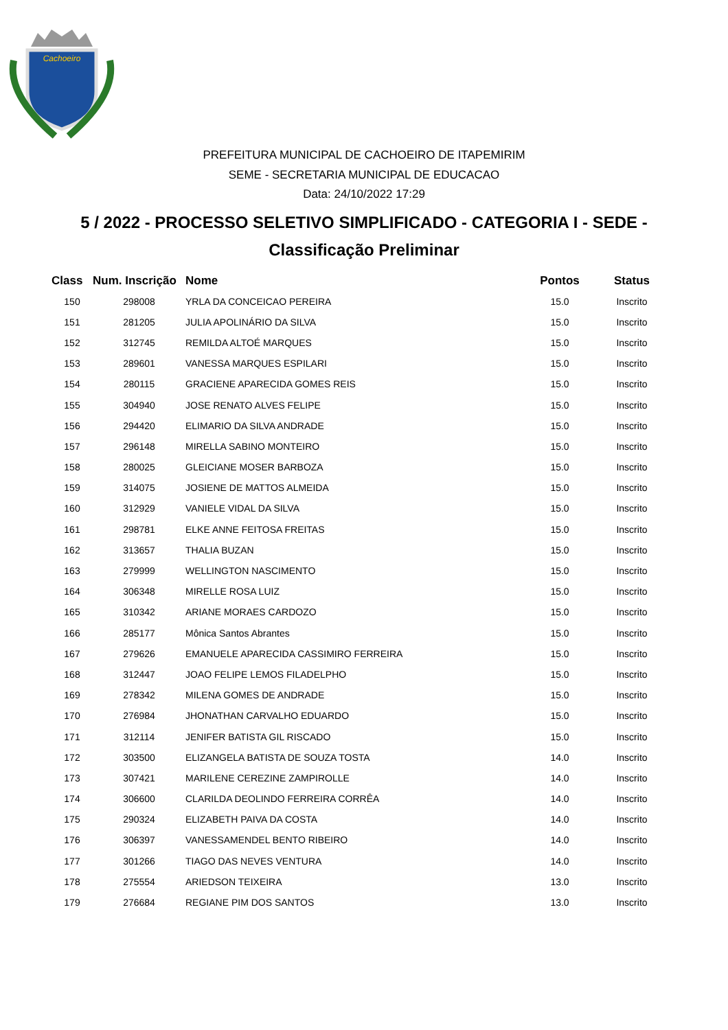Cachoeiro
PREFEITURA MUNICIPAL DE CACHOEIRO DE ITAPEMIRIM
SEME - SECRETARIA MUNICIPAL DE EDUCACAO
Data: 24/10/2022 17:29
5 / 2022 - PROCESSO SELETIVO SIMPLIFICADO - CATEGORIA I - SEDE -
Classificação Preliminar
| Class | Num. Inscrição | Nome | Pontos | Status |
| --- | --- | --- | --- | --- |
| 150 | 298008 | YRLA DA CONCEICAO PEREIRA | 15.0 | Inscrito |
| 151 | 281205 | JULIA APOLINÁRIO DA SILVA | 15.0 | Inscrito |
| 152 | 312745 | REMILDA ALTOÉ MARQUES | 15.0 | Inscrito |
| 153 | 289601 | VANESSA MARQUES ESPILARI | 15.0 | Inscrito |
| 154 | 280115 | GRACIENE APARECIDA GOMES REIS | 15.0 | Inscrito |
| 155 | 304940 | JOSE RENATO ALVES FELIPE | 15.0 | Inscrito |
| 156 | 294420 | ELIMARIO DA SILVA ANDRADE | 15.0 | Inscrito |
| 157 | 296148 | MIRELLA SABINO MONTEIRO | 15.0 | Inscrito |
| 158 | 280025 | GLEICIANE MOSER BARBOZA | 15.0 | Inscrito |
| 159 | 314075 | JOSIENE DE MATTOS ALMEIDA | 15.0 | Inscrito |
| 160 | 312929 | VANIELE VIDAL DA SILVA | 15.0 | Inscrito |
| 161 | 298781 | ELKE ANNE FEITOSA FREITAS | 15.0 | Inscrito |
| 162 | 313657 | THALIA BUZAN | 15.0 | Inscrito |
| 163 | 279999 | WELLINGTON NASCIMENTO | 15.0 | Inscrito |
| 164 | 306348 | MIRELLE ROSA LUIZ | 15.0 | Inscrito |
| 165 | 310342 | ARIANE MORAES CARDOZO | 15.0 | Inscrito |
| 166 | 285177 | Mônica Santos Abrantes | 15.0 | Inscrito |
| 167 | 279626 | EMANUELE APARECIDA CASSIMIRO FERREIRA | 15.0 | Inscrito |
| 168 | 312447 | JOAO FELIPE LEMOS FILADELPHO | 15.0 | Inscrito |
| 169 | 278342 | MILENA GOMES DE ANDRADE | 15.0 | Inscrito |
| 170 | 276984 | JHONATHAN CARVALHO EDUARDO | 15.0 | Inscrito |
| 171 | 312114 | JENIFER BATISTA GIL RISCADO | 15.0 | Inscrito |
| 172 | 303500 | ELIZANGELA BATISTA DE SOUZA TOSTA | 14.0 | Inscrito |
| 173 | 307421 | MARILENE CEREZINE ZAMPIROLLE | 14.0 | Inscrito |
| 174 | 306600 | CLARILDA DEOLINDO FERREIRA CORRÊA | 14.0 | Inscrito |
| 175 | 290324 | ELIZABETH PAIVA DA COSTA | 14.0 | Inscrito |
| 176 | 306397 | VANESSAMENDEL BENTO RIBEIRO | 14.0 | Inscrito |
| 177 | 301266 | TIAGO DAS NEVES VENTURA | 14.0 | Inscrito |
| 178 | 275554 | ARIEDSON TEIXEIRA | 13.0 | Inscrito |
| 179 | 276684 | REGIANE PIM DOS SANTOS | 13.0 | Inscrito |